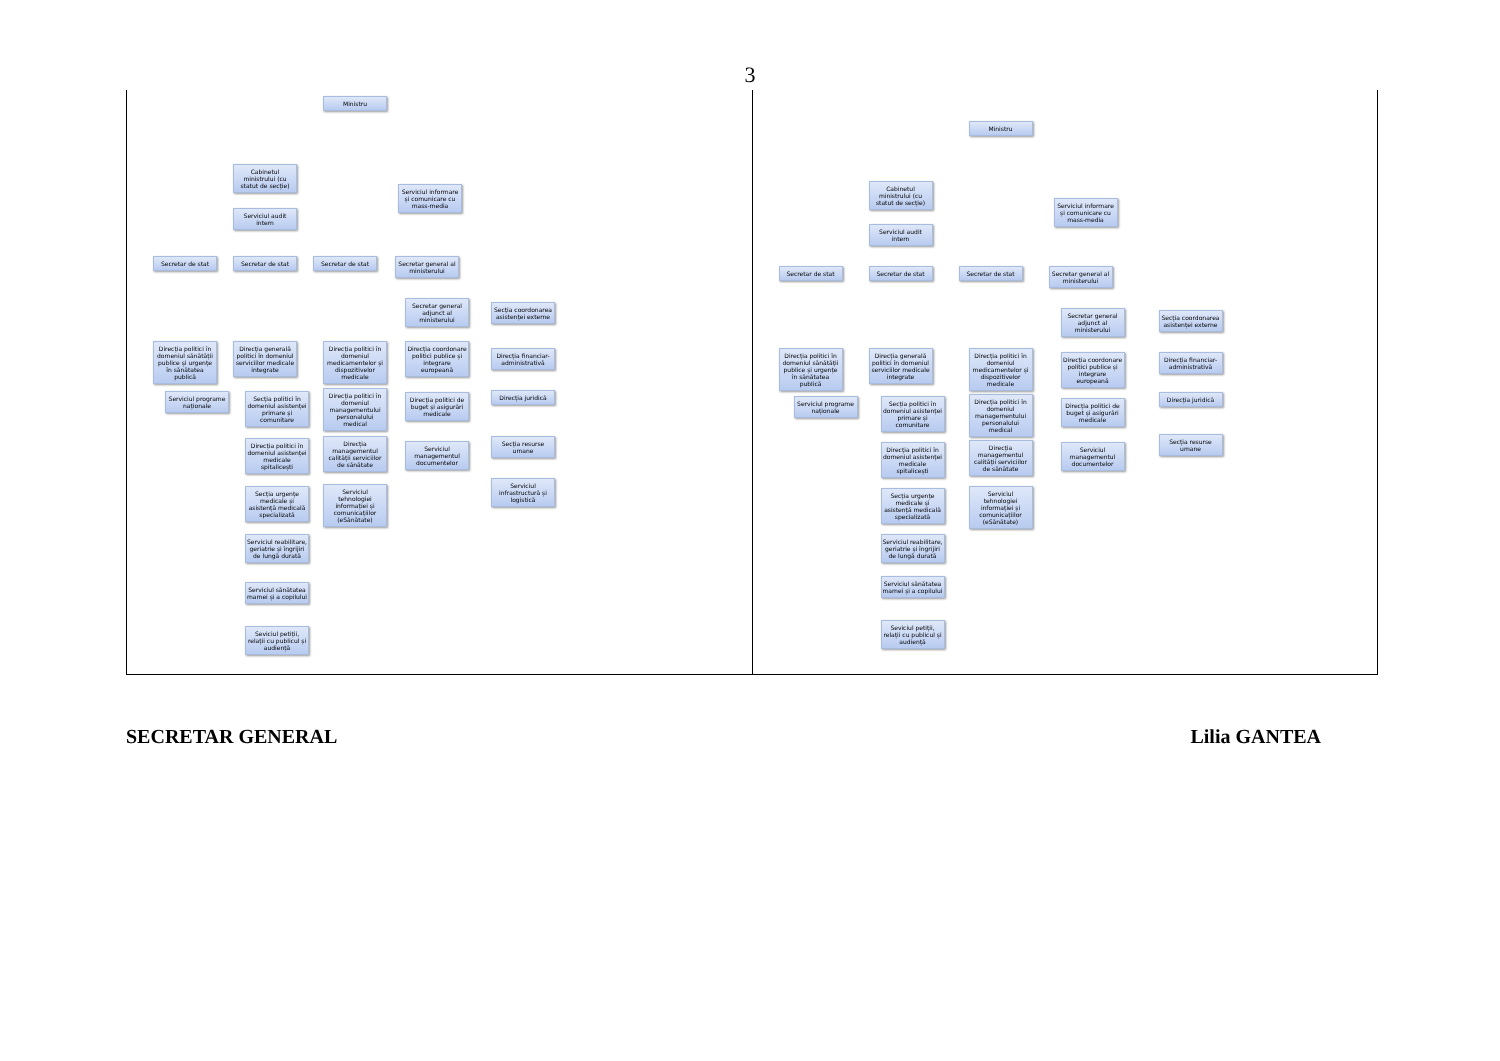3
| Ministru Cabinetul ministrului (cu statut de secție) Serviciul audit intern Serviciul informare și comunicare cu mass-media Secretar de stat Secretar de stat Secretar de stat Secretar general al ministerului Direcția politici în domeniul sănătății publice și urgențe în sănătatea publică Serviciul programe naționale Direcția generală politici în domeniul serviciilor medicale integrate Secția politici în domeniul asistenței primare și comunitare Direcția politici în domeniul asistenței medicale spitalicești Secția urgențe medicale și asistență medicală specializată Serviciul reabilitare, geriatrie și îngrijiri de lungă durată Serviciul sănătatea mamei și a copilului Seviciul petiții, relații cu publicul și audiență Direcția politici în domeniul medicamentelor și dispozitivelor medicale Direcția politici în domeniul managementului personalului medical Direcția managementul calității serviciilor de sănătate Serviciul tehnologiei informației și comunicațiilor (eSănătate) Secretar general adjunct al ministerului Direcția coordonare politici publice și integrare europeană Direcția politici de buget și asigurări medicale Serviciul managementul documentelor Secția coordonarea asistenței externe Direcția financiar-administrativă Direcția juridică Secția resurse umane Serviciul infrastructură și logistică | Ministru Cabinetul ministrului (cu statut de secție) Serviciul audit intern Serviciul informare și comunicare cu mass-media Secretar de stat Secretar de stat Secretar de stat Secretar general al ministerului Direcția politici în domeniul sănătății publice și urgențe în sănătatea publică Serviciul programe naționale Direcția generală politici în domeniul serviciilor medicale integrate Secția politici în domeniul asistenței primare și comunitare Direcția politici în domeniul asistenței medicale spitalicești Secția urgențe medicale și asistență medicală specializată Serviciul reabilitare, geriatrie și îngrijiri de lungă durată Serviciul sănătatea mamei și a copilului Seviciul petiții, relații cu publicul și audiență Direcția politici în domeniul medicamentelor și dispozitivelor medicale Direcția politici în domeniul managementului personalului medical Direcția managementul calității serviciilor de sănătate Serviciul tehnologiei informației și comunicațiilor (eSănătate) Secretar general adjunct al ministerului Direcția coordonare politici publice și integrare europeană Direcția politici de buget și asigurări medicale Serviciul managementul documentelor Secția coordonarea asistenței externe Direcția financiar-administrativă Direcția juridică Secția resurse umane |
SECRETAR GENERAL Lilia GANTEA